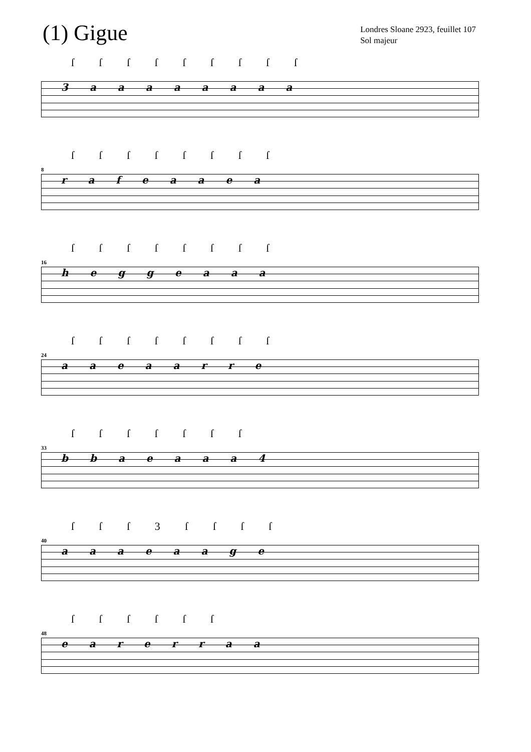(1) Gigue
Londres Sloane 2923, feuillet 107
Sol majeur
ſ ſ ſ ſ ſ ſ ſ ſ ſ
3 a a a a a a a a
8
ſ ſ ſ ſ ſ ſ ſ ſ
r a f e a a e a
16
ſ ſ ſ ſ ſ ſ ſ ſ
h e g g e a a a
24
ſ ſ ſ ſ ſ ſ ſ ſ
a a e a a r r e
33
ſ ſ ſ ſ ſ ſ ſ
b b a e a a a 4
40
ſ ſ ſ 3 ſ ſ ſ ſ
a a a e a a g e
48
ſ ſ ſ ſ ſ ſ
e a r e r r a a